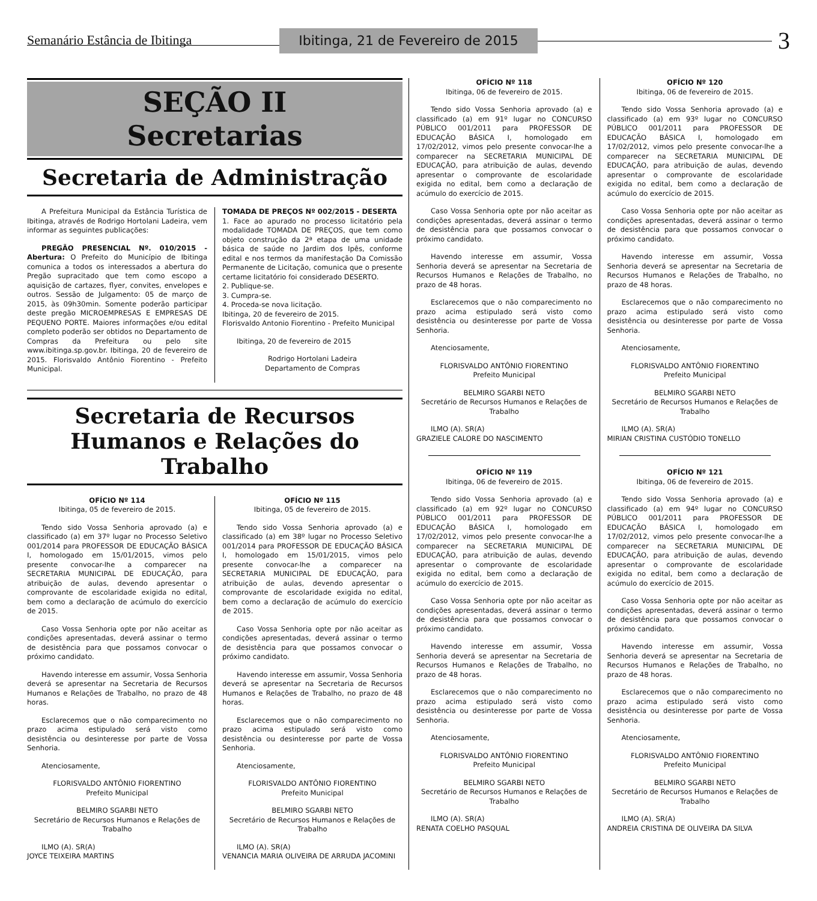Semanário Estância de Ibitinga Ibitinga, 21 de Fevereiro de 2015 3
SEÇÃO II
Secretarias
Secretaria de Administração
A Prefeitura Municipal da Estância Turística de Ibitinga, através de Rodrigo Hortolani Ladeira, vem informar as seguintes publicações:
PREGÃO PRESENCIAL Nº. 010/2015 - Abertura: O Prefeito do Município de Ibitinga comunica a todos os interessados a abertura do Pregão supracitado que tem como escopo a aquisição de cartazes, flyer, convites, envelopes e outros. Sessão de Julgamento: 05 de março de 2015, às 09h30min. Somente poderão participar deste pregão MICROEMPRESAS E EMPRESAS DE PEQUENO PORTE. Maiores informações e/ou edital completo poderão ser obtidos no Departamento de Compras da Prefeitura ou pelo site www.ibitinga.sp.gov.br. Ibitinga, 20 de fevereiro de 2015. Florisvaldo Antônio Fiorentino - Prefeito Municipal.
TOMADA DE PREÇOS Nº 002/2015 - DESERTA
1. Face ao apurado no processo licitatório pela modalidade TOMADA DE PREÇOS, que tem como objeto construção da 2ª etapa de uma unidade básica de saúde no Jardim dos Ipês, conforme edital e nos termos da manifestação Da Comissão Permanente de Licitação, comunica que o presente certame licitatório foi considerado DESERTO.
2. Publique-se.
3. Cumpra-se.
4. Proceda-se nova licitação.
Ibitinga, 20 de fevereiro de 2015.
Florisvaldo Antonio Fiorentino - Prefeito Municipal
Ibitinga, 20 de fevereiro de 2015
Rodrigo Hortolani Ladeira
Departamento de Compras
Secretaria de Recursos Humanos e Relações do Trabalho
OFÍCIO Nº 114
Ibitinga, 05 de fevereiro de 2015.
Tendo sido Vossa Senhoria aprovado (a) e classificado (a) em 37º lugar no Processo Seletivo 001/2014 para PROFESSOR DE EDUCAÇÃO BÁSICA I, homologado em 15/01/2015, vimos pelo presente convocar-lhe a comparecer na SECRETARIA MUNICIPAL DE EDUCAÇÃO, para atribuição de aulas, devendo apresentar o comprovante de escolaridade exigida no edital, bem como a declaração de acúmulo do exercício de 2015.
Caso Vossa Senhoria opte por não aceitar as condições apresentadas, deverá assinar o termo de desistência para que possamos convocar o próximo candidato.
Havendo interesse em assumir, Vossa Senhoria deverá se apresentar na Secretaria de Recursos Humanos e Relações de Trabalho, no prazo de 48 horas.
Esclarecemos que o não comparecimento no prazo acima estipulado será visto como desistência ou desinteresse por parte de Vossa Senhoria.
Atenciosamente,
FLORISVALDO ANTÔNIO FIORENTINO
Prefeito Municipal
BELMIRO SGARBI NETO
Secretário de Recursos Humanos e Relações de Trabalho
ILMO (A). SR(A)
JOYCE TEIXEIRA MARTINS
OFÍCIO Nº 115
Ibitinga, 05 de fevereiro de 2015.
Tendo sido Vossa Senhoria aprovado (a) e classificado (a) em 38º lugar no Processo Seletivo 001/2014 para PROFESSOR DE EDUCAÇÃO BÁSICA I, homologado em 15/01/2015, vimos pelo presente convocar-lhe a comparecer na SECRETARIA MUNICIPAL DE EDUCAÇÃO, para atribuição de aulas, devendo apresentar o comprovante de escolaridade exigida no edital, bem como a declaração de acúmulo do exercício de 2015.
Caso Vossa Senhoria opte por não aceitar as condições apresentadas, deverá assinar o termo de desistência para que possamos convocar o próximo candidato.
Havendo interesse em assumir, Vossa Senhoria deverá se apresentar na Secretaria de Recursos Humanos e Relações de Trabalho, no prazo de 48 horas.
Esclarecemos que o não comparecimento no prazo acima estipulado será visto como desistência ou desinteresse por parte de Vossa Senhoria.
Atenciosamente,
FLORISVALDO ANTÔNIO FIORENTINO
Prefeito Municipal
BELMIRO SGARBI NETO
Secretário de Recursos Humanos e Relações de Trabalho
ILMO (A). SR(A)
VENANCIA MARIA OLIVEIRA DE ARRUDA JACOMINI
OFÍCIO Nº 118
Ibitinga, 06 de fevereiro de 2015.
Tendo sido Vossa Senhoria aprovado (a) e classificado (a) em 91º lugar no CONCURSO PÚBLICO 001/2011 para PROFESSOR DE EDUCAÇÃO BÁSICA I, homologado em 17/02/2012, vimos pelo presente convocar-lhe a comparecer na SECRETARIA MUNICIPAL DE EDUCAÇÃO, para atribuição de aulas, devendo apresentar o comprovante de escolaridade exigida no edital, bem como a declaração de acúmulo do exercício de 2015.
Caso Vossa Senhoria opte por não aceitar as condições apresentadas, deverá assinar o termo de desistência para que possamos convocar o próximo candidato.
Havendo interesse em assumir, Vossa Senhoria deverá se apresentar na Secretaria de Recursos Humanos e Relações de Trabalho, no prazo de 48 horas.
Esclarecemos que o não comparecimento no prazo acima estipulado será visto como desistência ou desinteresse por parte de Vossa Senhoria.
Atenciosamente,
FLORISVALDO ANTÔNIO FIORENTINO
Prefeito Municipal
BELMIRO SGARBI NETO
Secretário de Recursos Humanos e Relações de Trabalho
ILMO (A). SR(A)
GRAZIELE CALORE DO NASCIMENTO
OFÍCIO Nº 119
Ibitinga, 06 de fevereiro de 2015.
Tendo sido Vossa Senhoria aprovado (a) e classificado (a) em 92º lugar no CONCURSO PÚBLICO 001/2011 para PROFESSOR DE EDUCAÇÃO BÁSICA I, homologado em 17/02/2012, vimos pelo presente convocar-lhe a comparecer na SECRETARIA MUNICIPAL DE EDUCAÇÃO, para atribuição de aulas, devendo apresentar o comprovante de escolaridade exigida no edital, bem como a declaração de acúmulo do exercício de 2015.
Caso Vossa Senhoria opte por não aceitar as condições apresentadas, deverá assinar o termo de desistência para que possamos convocar o próximo candidato.
Havendo interesse em assumir, Vossa Senhoria deverá se apresentar na Secretaria de Recursos Humanos e Relações de Trabalho, no prazo de 48 horas.
Esclarecemos que o não comparecimento no prazo acima estipulado será visto como desistência ou desinteresse por parte de Vossa Senhoria.
Atenciosamente,
FLORISVALDO ANTÔNIO FIORENTINO
Prefeito Municipal
BELMIRO SGARBI NETO
Secretário de Recursos Humanos e Relações de Trabalho
ILMO (A). SR(A)
RENATA COELHO PASQUAL
OFÍCIO Nº 120
Ibitinga, 06 de fevereiro de 2015.
Tendo sido Vossa Senhoria aprovado (a) e classificado (a) em 93º lugar no CONCURSO PÚBLICO 001/2011 para PROFESSOR DE EDUCAÇÃO BÁSICA I, homologado em 17/02/2012, vimos pelo presente convocar-lhe a comparecer na SECRETARIA MUNICIPAL DE EDUCAÇÃO, para atribuição de aulas, devendo apresentar o comprovante de escolaridade exigida no edital, bem como a declaração de acúmulo do exercício de 2015.
Caso Vossa Senhoria opte por não aceitar as condições apresentadas, deverá assinar o termo de desistência para que possamos convocar o próximo candidato.
Havendo interesse em assumir, Vossa Senhoria deverá se apresentar na Secretaria de Recursos Humanos e Relações de Trabalho, no prazo de 48 horas.
Esclarecemos que o não comparecimento no prazo acima estipulado será visto como desistência ou desinteresse por parte de Vossa Senhoria.
Atenciosamente,
FLORISVALDO ANTÔNIO FIORENTINO
Prefeito Municipal
BELMIRO SGARBI NETO
Secretário de Recursos Humanos e Relações de Trabalho
ILMO (A). SR(A)
MIRIAN CRISTINA CUSTÓDIO TONELLO
OFÍCIO Nº 121
Ibitinga, 06 de fevereiro de 2015.
Tendo sido Vossa Senhoria aprovado (a) e classificado (a) em 94º lugar no CONCURSO PÚBLICO 001/2011 para PROFESSOR DE EDUCAÇÃO BÁSICA I, homologado em 17/02/2012, vimos pelo presente convocar-lhe a comparecer na SECRETARIA MUNICIPAL DE EDUCAÇÃO, para atribuição de aulas, devendo apresentar o comprovante de escolaridade exigida no edital, bem como a declaração de acúmulo do exercício de 2015.
Caso Vossa Senhoria opte por não aceitar as condições apresentadas, deverá assinar o termo de desistência para que possamos convocar o próximo candidato.
Havendo interesse em assumir, Vossa Senhoria deverá se apresentar na Secretaria de Recursos Humanos e Relações de Trabalho, no prazo de 48 horas.
Esclarecemos que o não comparecimento no prazo acima estipulado será visto como desistência ou desinteresse por parte de Vossa Senhoria.
Atenciosamente,
FLORISVALDO ANTÔNIO FIORENTINO
Prefeito Municipal
BELMIRO SGARBI NETO
Secretário de Recursos Humanos e Relações de Trabalho
ILMO (A). SR(A)
ANDREIA CRISTINA DE OLIVEIRA DA SILVA